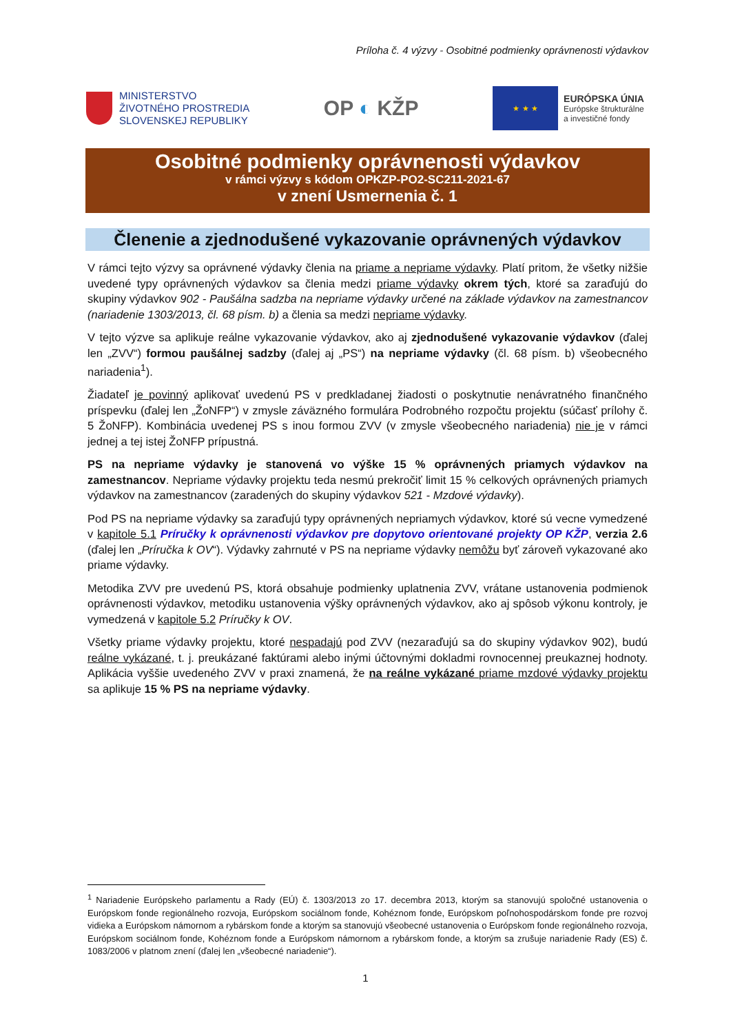Príloha č. 4 výzvy - Osobitné podmienky oprávnenosti výdavkov
MINISTERSTVO
ŽIVOTNÉHO PROSTREDIA
SLOVENSKEJ REPUBLIKY
OP ◐ KŽP
★ ★ ★
EURÓPSKA ÚNIA
Európske štrukturálne
a investičné fondy
Osobitné podmienky oprávnenosti výdavkov
v rámci výzvy s kódom OPKZP-PO2-SC211-2021-67
v znení Usmernenia č. 1
Členenie a zjednodušené vykazovanie oprávnených výdavkov
V rámci tejto výzvy sa oprávnené výdavky členia na priame a nepriame výdavky. Platí pritom, že všetky nižšie uvedené typy oprávnených výdavkov sa členia medzi priame výdavky okrem tých, ktoré sa zaraďujú do skupiny výdavkov 902 - Paušálna sadzba na nepriame výdavky určené na základe výdavkov na zamestnancov (nariadenie 1303/2013, čl. 68 písm. b) a členia sa medzi nepriame výdavky.
V tejto výzve sa aplikuje reálne vykazovanie výdavkov, ako aj zjednodušené vykazovanie výdavkov (ďalej len „ZVV“) formou paušálnej sadzby (ďalej aj „PS“) na nepriame výdavky (čl. 68 písm. b) všeobecného nariadenia<sup>1</sup>).
Žiadateľ je povinný aplikovať uvedenú PS v predkladanej žiadosti o poskytnutie nenávratného finančného príspevku (ďalej len „ŽoNFP“) v zmysle záväzného formulára Podrobného rozpočtu projektu (súčasť prílohy č. 5 ŽoNFP). Kombinácia uvedenej PS s inou formou ZVV (v zmysle všeobecného nariadenia) nie je v rámci jednej a tej istej ŽoNFP prípustná.
PS na nepriame výdavky je stanovená vo výške 15 % oprávnených priamych výdavkov na zamestnancov. Nepriame výdavky projektu teda nesmú prekročiť limit 15 % celkových oprávnených priamych výdavkov na zamestnancov (zaradených do skupiny výdavkov 521 - Mzdové výdavky).
Pod PS na nepriame výdavky sa zaraďujú typy oprávnených nepriamych výdavkov, ktoré sú vecne vymedzené v kapitole 5.1 Príručky k oprávnenosti výdavkov pre dopytovo orientované projekty OP KŽP, verzia 2.6 (ďalej len „Príručka k OV“). Výdavky zahrnuté v PS na nepriame výdavky nemôžu byť zároveň vykazované ako priame výdavky.
Metodika ZVV pre uvedenú PS, ktorá obsahuje podmienky uplatnenia ZVV, vrátane ustanovenia podmienok oprávnenosti výdavkov, metodiku ustanovenia výšky oprávnených výdavkov, ako aj spôsob výkonu kontroly, je vymedzená v kapitole 5.2 Príručky k OV.
Všetky priame výdavky projektu, ktoré nespadajú pod ZVV (nezaraďujú sa do skupiny výdavkov 902), budú reálne vykázané, t. j. preukázané faktúrami alebo inými účtovnými dokladmi rovnocennej preukaznej hodnoty. Aplikácia vyššie uvedeného ZVV v praxi znamená, že na reálne vykázané priame mzdové výdavky projektu sa aplikuje 15 % PS na nepriame výdavky.
<sup>1</sup> Nariadenie Európskeho parlamentu a Rady (EÚ) č. 1303/2013 zo 17. decembra 2013, ktorým sa stanovujú spoločné ustanovenia o Európskom fonde regionálneho rozvoja, Európskom sociálnom fonde, Kohéznom fonde, Európskom poľnohospodárskom fonde pre rozvoj vidieka a Európskom námornom a rybárskom fonde a ktorým sa stanovujú všeobecné ustanovenia o Európskom fonde regionálneho rozvoja, Európskom sociálnom fonde, Kohéznom fonde a Európskom námornom a rybárskom fonde, a ktorým sa zrušuje nariadenie Rady (ES) č. 1083/2006 v platnom znení (ďalej len „všeobecné nariadenie“).
1